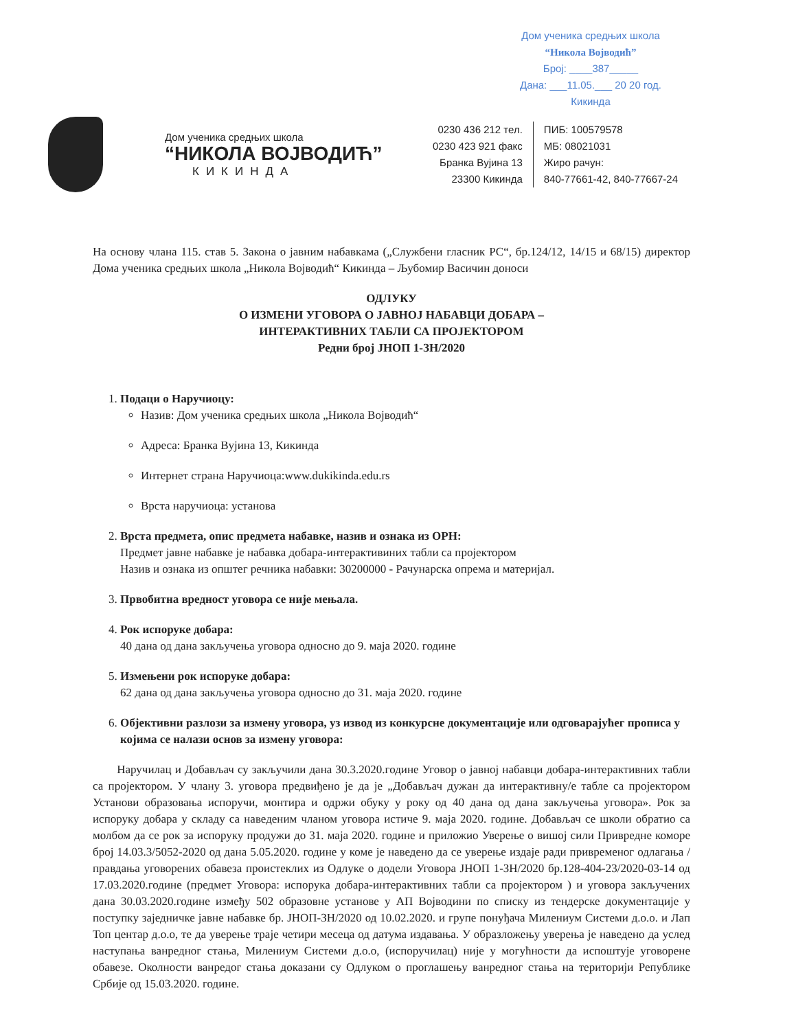Дом ученика средњих школа
“Никола Војводић”
Број: ____387_____
Дана: ___11.05.___ 20 20 год.
Кикинда
Дом ученика средњих школа
“НИКОЛА ВОЈВОДИЋ”
КИКИНДА
0230 436 212 тел.
0230 423 921 факс
Бранка Вујина 13
23300 Кикинда
ПИБ: 100579578
МБ: 08021031
Жиро рачун:
840-77661-42, 840-77667-24
На основу члана 115. став 5. Закона о јавним набавкама („Службени гласник РС“, бр.124/12, 14/15 и 68/15) директор Дома ученика средњих школа „Никола Војводић“ Кикинда – Љубомир Васичин доноси
ОДЛУКУ
О ИЗМЕНИ УГОВОРА О ЈАВНОЈ НАБАВЦИ ДОБАРА –
ИНТЕРАКТИВНИХ ТАБЛИ СА ПРОЈЕКТОРОМ
Редни број ЈНОП 1-ЗН/2020
1. Подаци о Наручиоцу:
Назив: Дом ученика средњих школа „Никола Војводић“
Адреса: Бранка Вујина 13, Кикинда
Интернет страна Наручиоца:www.dukikinda.edu.rs
Врста наручиоца: установа
2. Врста предмета, опис предмета набавке, назив и ознака из ОРН:
Предмет јавне набавке је набавка добара-интерактивиних табли са пројектором
Назив и ознака из општег речника набавки: 30200000 - Рачунарска опрема и материјал.
3. Првобитна вредност уговора се није мењала.
4. Рок испоруке добара:
40 дана од дана закључења уговора односно до 9. маја 2020. године
5. Измењени рок испоруке добара:
62 дана од дана закључења уговора односно до 31. маја 2020. године
6. Објективни разлози за измену уговора, уз извод из конкурсне документације или одговарајућег прописа у којима се налази основ за измену уговора:
Наручилац и Добављач су закључили дана 30.3.2020.године Уговор о јавној набавци добара-интерактивних табли са пројектором. У члану 3. уговора предвиђено је да је „Добављач дужан да интерактивну/е табле са пројектором Установи образовања испоручи, монтира и одржи обуку у року од 40 дана од дана закључења уговора». Рок за испоруку добара у складу са наведеним чланом уговора истиче 9. маја 2020. године. Добављач се школи обратио са молбом да се рок за испоруку продужи до 31. маја 2020. године и приложио Уверење о вишој сили Привредне коморе број 14.03.3/5052-2020 од дана 5.05.2020. године у коме је наведено да се уверење издаје ради привременог одлагања / правдања уговорених обавеза проистеклих из Одлуке о додели Уговора ЈНОП 1-ЗН/2020 бр.128-404-23/2020-03-14 од 17.03.2020.године (предмет Уговора: испорука добара-интерактивних табли са пројектором ) и уговора закључених дана 30.03.2020.године између 502 образовне установе у АП Војводини по списку из тендерске документације у поступку заједничке јавне набавке бр. ЈНОП-ЗН/2020 од 10.02.2020. и групе понуђача Милениум Системи д.о.о. и Лап Топ центар д.о.о, те да уверење траје четири месеца од датума издавања. У образложењу уверења је наведено да услед наступања ванредног стања, Милениум Системи д.о.о, (испоручилац) није у могућности да испоштује уговорене обавезе. Околности ванредог стања доказани су Одлуком о проглашењу ванредног стања на територији Републике Србије од 15.03.2020. године.